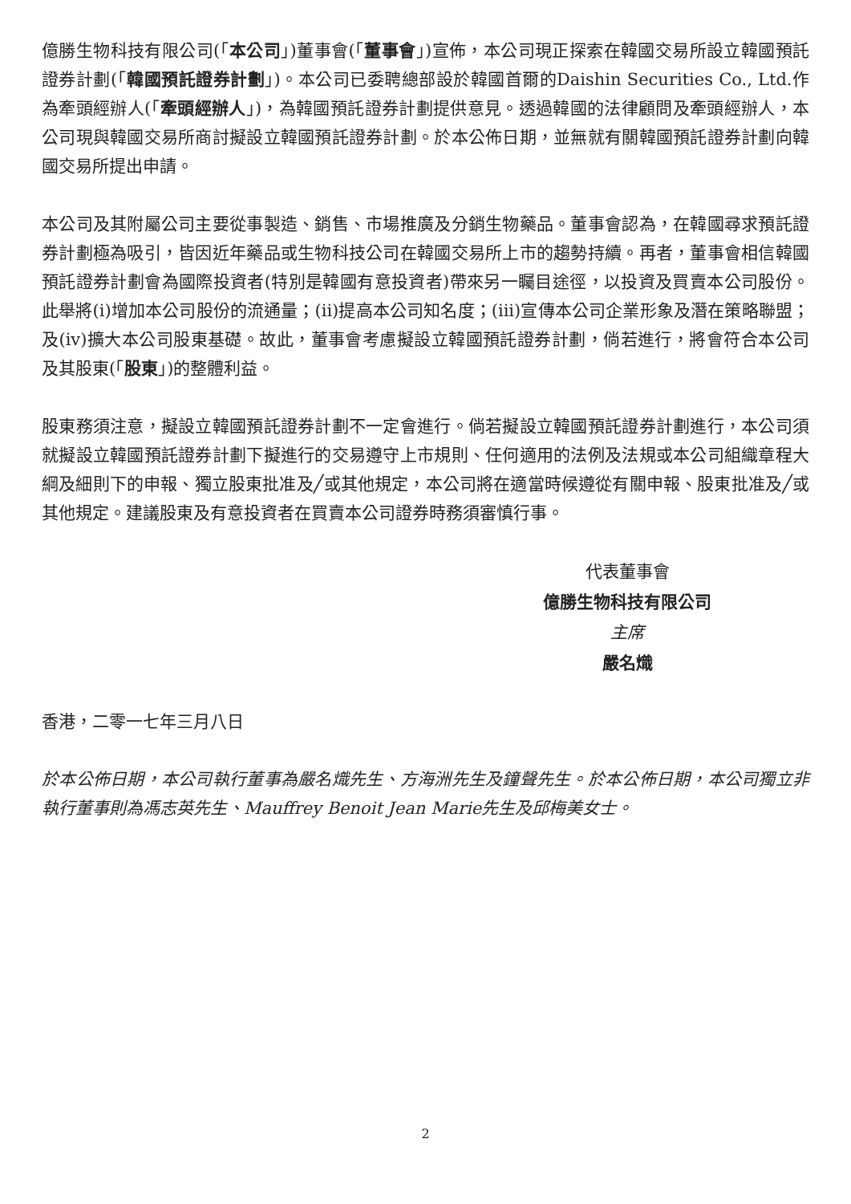億勝生物科技有限公司(「本公司」)董事會(「董事會」)宣佈，本公司現正探索在韓國交易所設立韓國預託證券計劃(「韓國預託證券計劃」)。本公司已委聘總部設於韓國首爾的Daishin Securities Co., Ltd.作為牽頭經辦人(「牽頭經辦人」)，為韓國預託證券計劃提供意見。透過韓國的法律顧問及牽頭經辦人，本公司現與韓國交易所商討擬設立韓國預託證券計劃。於本公佈日期，並無就有關韓國預託證券計劃向韓國交易所提出申請。
本公司及其附屬公司主要從事製造、銷售、市場推廣及分銷生物藥品。董事會認為，在韓國尋求預託證券計劃極為吸引，皆因近年藥品或生物科技公司在韓國交易所上市的趨勢持續。再者，董事會相信韓國預託證券計劃會為國際投資者(特別是韓國有意投資者)帶來另一矚目途徑，以投資及買賣本公司股份。此舉將(i)增加本公司股份的流通量；(ii)提高本公司知名度；(iii)宣傳本公司企業形象及潛在策略聯盟；及(iv)擴大本公司股東基礎。故此，董事會考慮擬設立韓國預託證券計劃，倘若進行，將會符合本公司及其股東(「股東」)的整體利益。
股東務須注意，擬設立韓國預託證券計劃不一定會進行。倘若擬設立韓國預託證券計劃進行，本公司須就擬設立韓國預託證券計劃下擬進行的交易遵守上市規則、任何適用的法例及法規或本公司組織章程大綱及細則下的申報、獨立股東批准及╱或其他規定，本公司將在適當時候遵從有關申報、股東批准及╱或其他規定。建議股東及有意投資者在買賣本公司證券時務須審慎行事。
代表董事會
億勝生物科技有限公司
主席
嚴名熾
香港，二零一七年三月八日
於本公佈日期，本公司執行董事為嚴名熾先生、方海洲先生及鐘聲先生。於本公佈日期，本公司獨立非執行董事則為馮志英先生、Mauffrey Benoit Jean Marie先生及邱梅美女士。
2